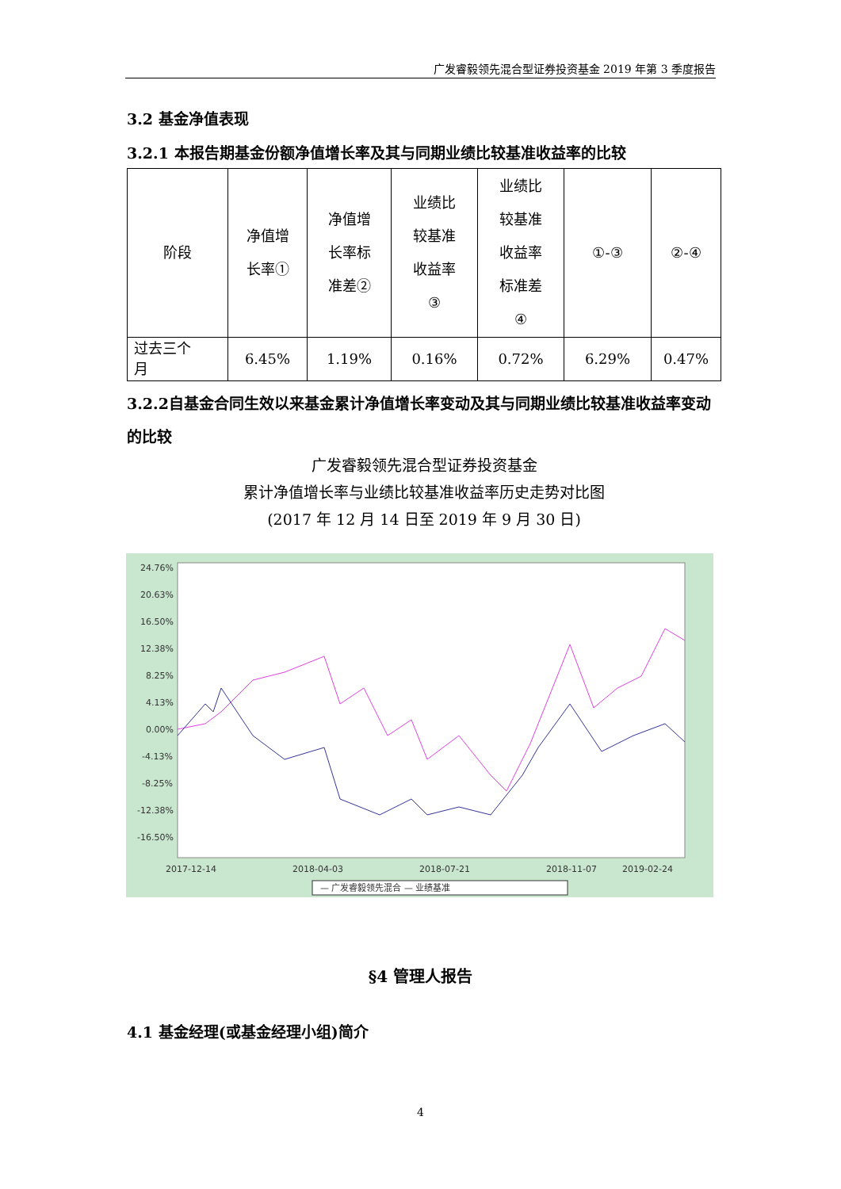广发睿毅领先混合型证券投资基金 2019 年第 3 季度报告
3.2 基金净值表现
3.2.1 本报告期基金份额净值增长率及其与同期业绩比较基准收益率的比较
| 阶段 | 净值增 长率① | 净值增 长率标 准差② | 业绩比 较基准 收益率 ③ | 业绩比 较基准 收益率 标准差 ④ | ①-③ | ②-④ |
| 过去三个 月 | 6.45% | 1.19% | 0.16% | 0.72% | 6.29% | 0.47% |
3.2.2自基金合同生效以来基金累计净值增长率变动及其与同期业绩比较基准收益率变动的比较
广发睿毅领先混合型证券投资基金
累计净值增长率与业绩比较基准收益率历史走势对比图
(2017 年 12 月 14 日至 2019 年 9 月 30 日)
24.76%
20.63%
16.50%
12.38%
8.25%
4.13%
0.00%
-4.13%
-8.25%
-12.38%
-16.50%
2017-12-14
2018-04-03
2018-07-21
2018-11-07
2019-02-24
— 广发睿毅领先混合 — 业绩基准
§4 管理人报告
4.1 基金经理(或基金经理小组)简介
4